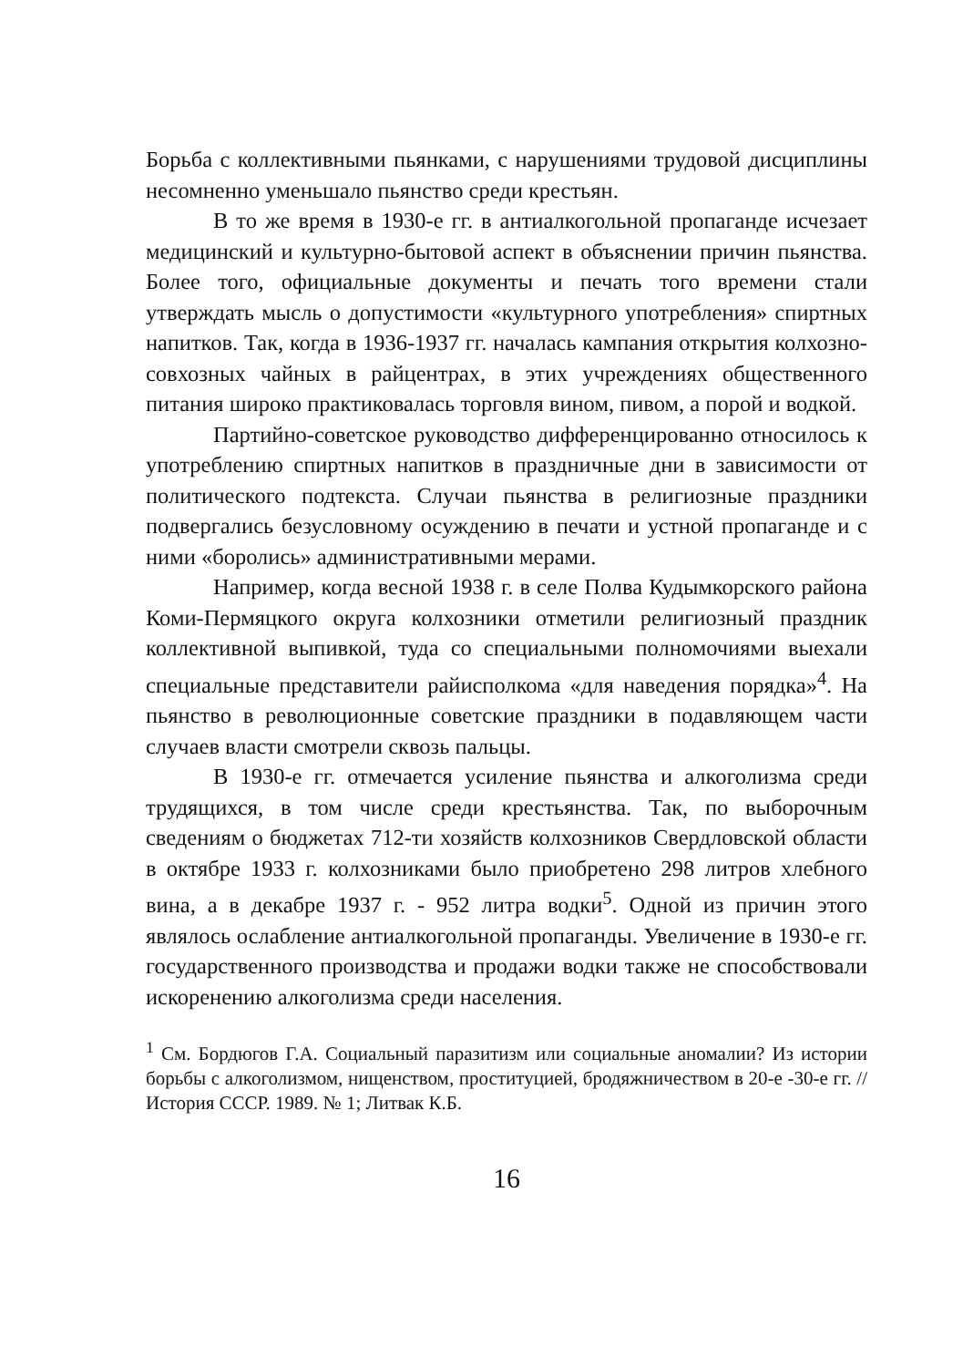Борьба с коллективными пьянками, с нарушениями трудовой дисциплины несомненно уменьшало пьянство среди крестьян.
В то же время в 1930-е гг. в антиалкогольной пропаганде исчезает медицинский и культурно-бытовой аспект в объяснении причин пьянства. Более того, официальные документы и печать того времени стали утверждать мысль о допустимости «культурного употребления» спиртных напитков. Так, когда в 1936-1937 гг. началась кампания открытия колхозно-совхозных чайных в райцентрах, в этих учреждениях общественного питания широко практиковалась торговля вином, пивом, а порой и водкой.
Партийно-советское руководство дифференцированно относилось к употреблению спиртных напитков в праздничные дни в зависимости от политического подтекста. Случаи пьянства в религиозные праздники подвергались безусловному осуждению в печати и устной пропаганде и с ними «боролись» административными мерами.
Например, когда весной 1938 г. в селе Полва Кудымкорского района Коми-Пермяцкого округа колхозники отметили религиозный праздник коллективной выпивкой, туда со специальными полномочиями выехали специальные представители райисполкома «для наведения порядка»<sup>4</sup>. На пьянство в революционные советские праздники в подавляющем части случаев власти смотрели сквозь пальцы.
В 1930-е гг. отмечается усиление пьянства и алкоголизма среди трудящихся, в том числе среди крестьянства. Так, по выборочным сведениям о бюджетах 712-ти хозяйств колхозников Свердловской области в октябре 1933 г. колхозниками было приобретено 298 литров хлебного вина, а в декабре 1937 г. - 952 литра водки<sup>5</sup>. Одной из причин этого являлось ослабление антиалкогольной пропаганды. Увеличение в 1930-е гг. государственного производства и продажи водки также не способствовали искоренению алкоголизма среди населения.
<sup>1</sup> См. Бордюгов Г.А. Социальный паразитизм или социальные аномалии? Из истории борьбы с алкоголизмом, нищенством, проституцией, бродяжничеством в 20-е -30-е гг. // История СССР. 1989. № 1; Литвак К.Б.
16